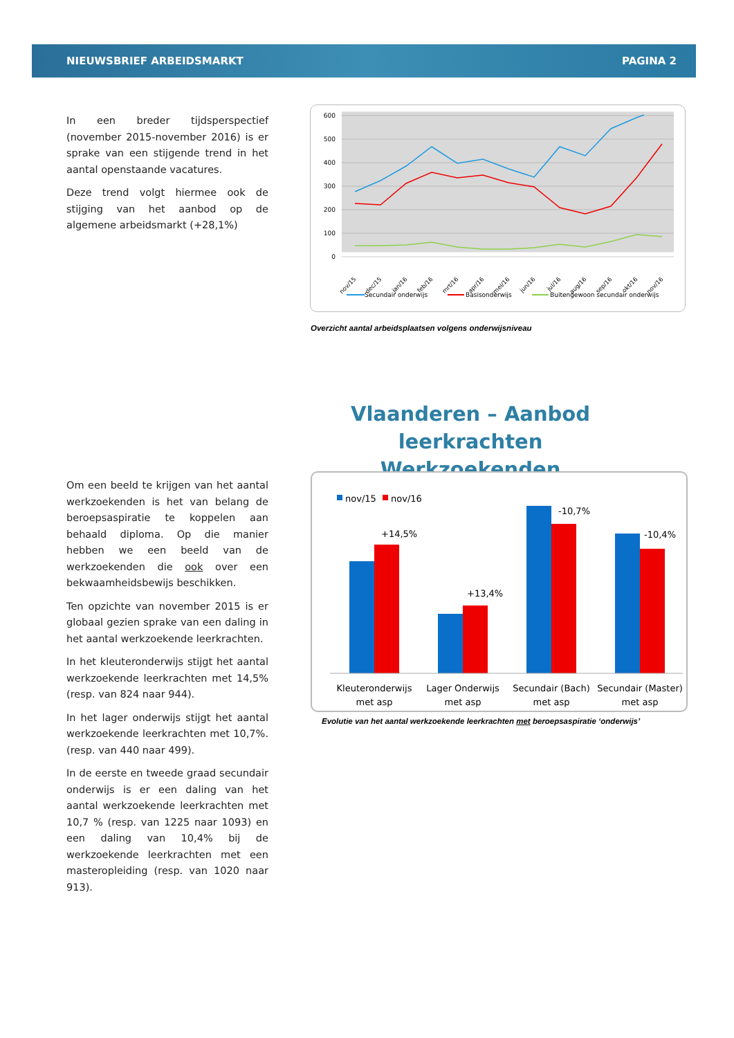NIEUWSBRIEF ARBEIDSMARKT PAGINA 2
In een breder tijdsperspectief (november 2015-november 2016) is er sprake van een stijgende trend in het aantal openstaande vacatures.
Deze trend volgt hiermee ook de stijging van het aanbod op de algemene arbeidsmarkt (+28,1%)
600
500
400
300
200
100
0
nov/15
dec/15
jan/16
feb/16
mrt/16
apr/16
mei/16
jun/16
jul/16
aug/16
sep/16
okt/16
nov/16
Secundair onderwijs
Basisonderwijs
Buitengewoon secundair onderwijs
Overzicht aantal arbeidsplaatsen volgens onderwijsniveau
Vlaanderen – Aanbod leerkrachten
Werkzoekenden
Om een beeld te krijgen van het aantal werkzoekenden is het van belang de beroepsaspiratie te koppelen aan behaald diploma. Op die manier hebben we een beeld van de werkzoekenden die ook over een bekwaamheidsbewijs beschikken.
Ten opzichte van november 2015 is er globaal gezien sprake van een daling in het aantal werkzoekende leerkrachten.
In het kleuteronderwijs stijgt het aantal werkzoekende leerkrachten met 14,5% (resp. van 824 naar 944).
In het lager onderwijs stijgt het aantal werkzoekende leerkrachten met 10,7%. (resp. van 440 naar 499).
In de eerste en tweede graad secundair onderwijs is er een daling van het aantal werkzoekende leerkrachten met 10,7 % (resp. van 1225 naar 1093) en een daling van 10,4% bij de werkzoekende leerkrachten met een masteropleiding (resp. van 1020 naar 913).
nov/15
nov/16
+14,5%
+13,4%
-10,7%
-10,4%
Kleuteronderwijs
met asp
Lager Onderwijs
met asp
Secundair (Bach)
met asp
Secundair (Master)
met asp
Evolutie van het aantal werkzoekende leerkrachten met beroepsaspiratie ‘onderwijs’